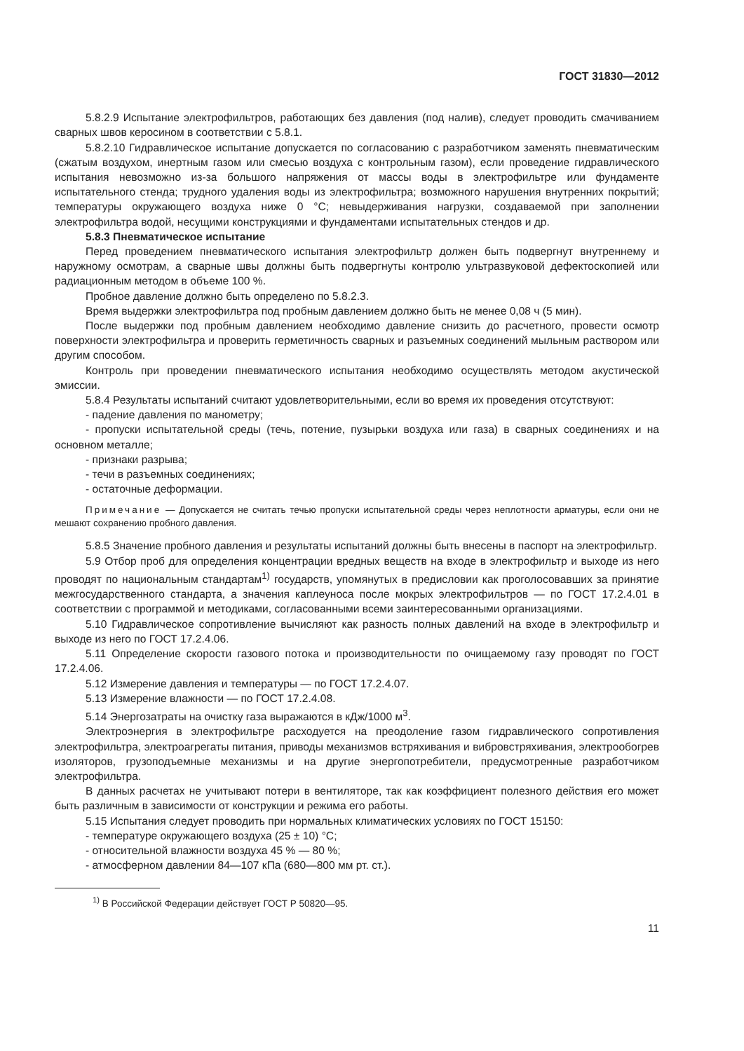ГОСТ 31830—2012
5.8.2.9 Испытание электрофильтров, работающих без давления (под налив), следует проводить смачиванием сварных швов керосином в соответствии с 5.8.1.
5.8.2.10 Гидравлическое испытание допускается по согласованию с разработчиком заменять пневматическим (сжатым воздухом, инертным газом или смесью воздуха с контрольным газом), если проведение гидравлического испытания невозможно из-за большого напряжения от массы воды в электрофильтре или фундаменте испытательного стенда; трудного удаления воды из электрофильтра; возможного нарушения внутренних покрытий; температуры окружающего воздуха ниже 0 °С; невыдерживания нагрузки, создаваемой при заполнении электрофильтра водой, несущими конструкциями и фундаментами испытательных стендов и др.
5.8.3 Пневматическое испытание
Перед проведением пневматического испытания электрофильтр должен быть подвергнут внутреннему и наружному осмотрам, а сварные швы должны быть подвергнуты контролю ультразвуковой дефектоскопией или радиационным методом в объеме 100 %.
Пробное давление должно быть определено по 5.8.2.3.
Время выдержки электрофильтра под пробным давлением должно быть не менее 0,08 ч (5 мин).
После выдержки под пробным давлением необходимо давление снизить до расчетного, провести осмотр поверхности электрофильтра и проверить герметичность сварных и разъемных соединений мыльным раствором или другим способом.
Контроль при проведении пневматического испытания необходимо осуществлять методом акустической эмиссии.
5.8.4 Результаты испытаний считают удовлетворительными, если во время их проведения отсутствуют:
- падение давления по манометру;
- пропуски испытательной среды (течь, потение, пузырьки воздуха или газа) в сварных соединениях и на основном металле;
- признаки разрыва;
- течи в разъемных соединениях;
- остаточные деформации.
Примечание — Допускается не считать течью пропуски испытательной среды через неплотности арматуры, если они не мешают сохранению пробного давления.
5.8.5 Значение пробного давления и результаты испытаний должны быть внесены в паспорт на электрофильтр.
5.9 Отбор проб для определения концентрации вредных веществ на входе в электрофильтр и выходе из него проводят по национальным стандартам<sup>1)</sup> государств, упомянутых в предисловии как проголосовавших за принятие межгосударственного стандарта, а значения каплеуноса после мокрых электрофильтров — по ГОСТ 17.2.4.01 в соответствии с программой и методиками, согласованными всеми заинтересованными организациями.
5.10 Гидравлическое сопротивление вычисляют как разность полных давлений на входе в электрофильтр и выходе из него по ГОСТ 17.2.4.06.
5.11 Определение скорости газового потока и производительности по очищаемому газу проводят по ГОСТ 17.2.4.06.
5.12 Измерение давления и температуры — по ГОСТ 17.2.4.07.
5.13 Измерение влажности — по ГОСТ 17.2.4.08.
5.14 Энергозатраты на очистку газа выражаются в кДж/1000 м<sup>3</sup>.
Электроэнергия в электрофильтре расходуется на преодоление газом гидравлического сопротивления электрофильтра, электроагрегаты питания, приводы механизмов встряхивания и вибровстряхивания, электрообогрев изоляторов, грузоподъемные механизмы и на другие энергопотребители, предусмотренные разработчиком электрофильтра.
В данных расчетах не учитывают потери в вентиляторе, так как коэффициент полезного действия его может быть различным в зависимости от конструкции и режима его работы.
5.15 Испытания следует проводить при нормальных климатических условиях по ГОСТ 15150:
- температуре окружающего воздуха (25 ± 10) °С;
- относительной влажности воздуха 45 % — 80 %;
- атмосферном давлении 84—107 кПа (680—800 мм рт. ст.).
<sup>1)</sup> В Российской Федерации действует ГОСТ Р 50820—95.
11